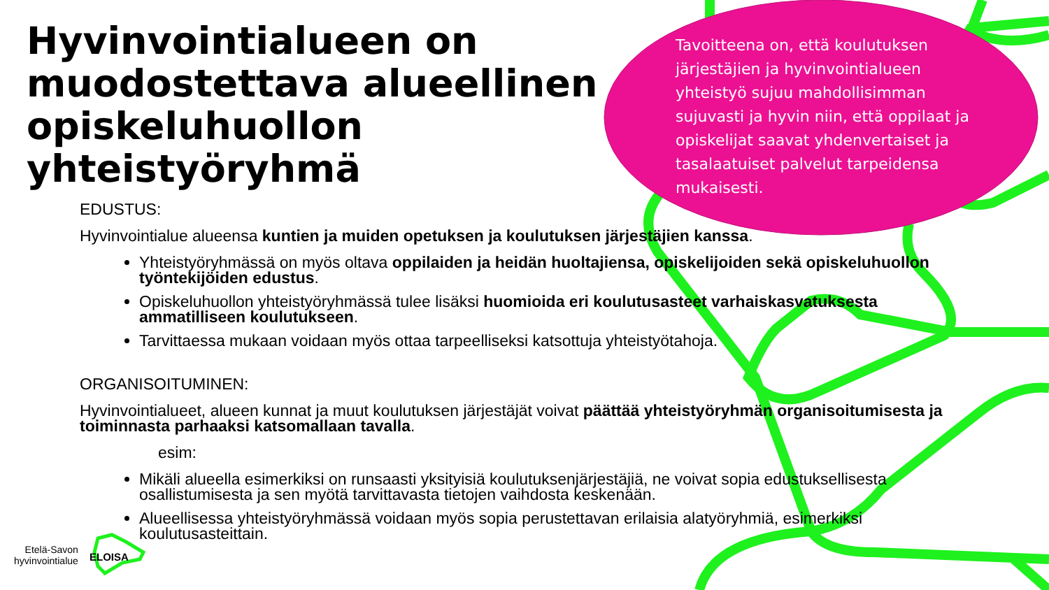Hyvinvointialueen on
muodostettava alueellinen
opiskeluhuollon
yhteistyöryhmä
Tavoitteena on, että koulutuksen järjestäjien ja hyvinvointialueen yhteistyö sujuu mahdollisimman sujuvasti ja hyvin niin, että oppilaat ja opiskelijat saavat yhdenvertaiset ja tasalaatuiset palvelut tarpeidensa mukaisesti.
EDUSTUS:
Hyvinvointialue alueensa kuntien ja muiden opetuksen ja koulutuksen järjestäjien kanssa.
Yhteistyöryhmässä on myös oltava oppilaiden ja heidän huoltajiensa, opiskelijoiden sekä opiskeluhuollon työntekijöiden edustus.
Opiskeluhuollon yhteistyöryhmässä tulee lisäksi huomioida eri koulutusasteet varhaiskasvatuksesta ammatilliseen koulutukseen.
Tarvittaessa mukaan voidaan myös ottaa tarpeelliseksi katsottuja yhteistyötahoja.
ORGANISOITUMINEN:
Hyvinvointialueet, alueen kunnat ja muut koulutuksen järjestäjät voivat päättää yhteistyöryhmän organisoitumisesta ja toiminnasta parhaaksi katsomallaan tavalla.
esim:
Mikäli alueella esimerkiksi on runsaasti yksityisiä koulutuksenjärjestäjiä, ne voivat sopia edustuksellisesta osallistumisesta ja sen myötä tarvittavasta tietojen vaihdosta keskenään.
Alueellisessa yhteistyöryhmässä voidaan myös sopia perustettavan erilaisia alatyöryhmiä, esimerkiksi koulutusasteittain.
Etelä-Savon
hyvinvointialue
ELOISA